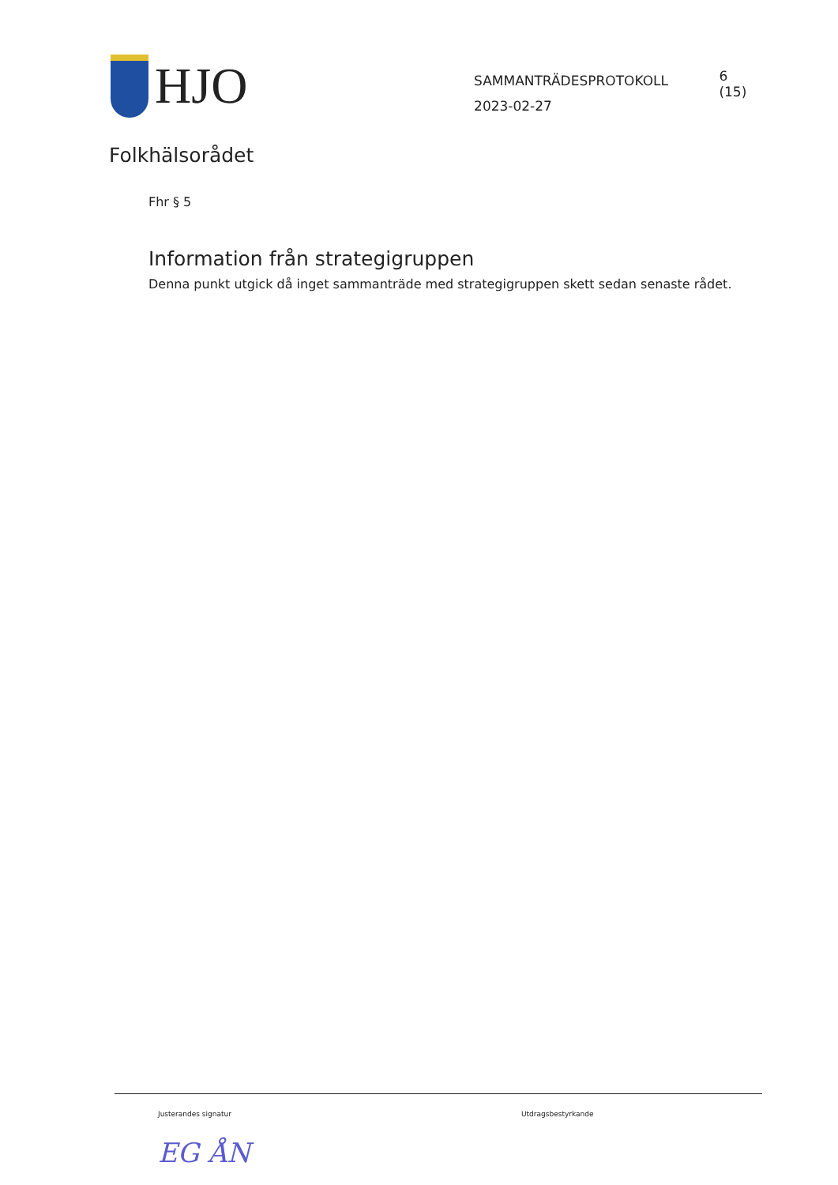HJO
SAMMANTRÄDESPROTOKOLL
2023-02-27
6 (15)
Folkhälsorådet
Fhr § 5
Information från strategigruppen
Denna punkt utgick då inget sammanträde med strategigruppen skett sedan senaste rådet.
Justerandes signatur
EG ÅN
Utdragsbestyrkande